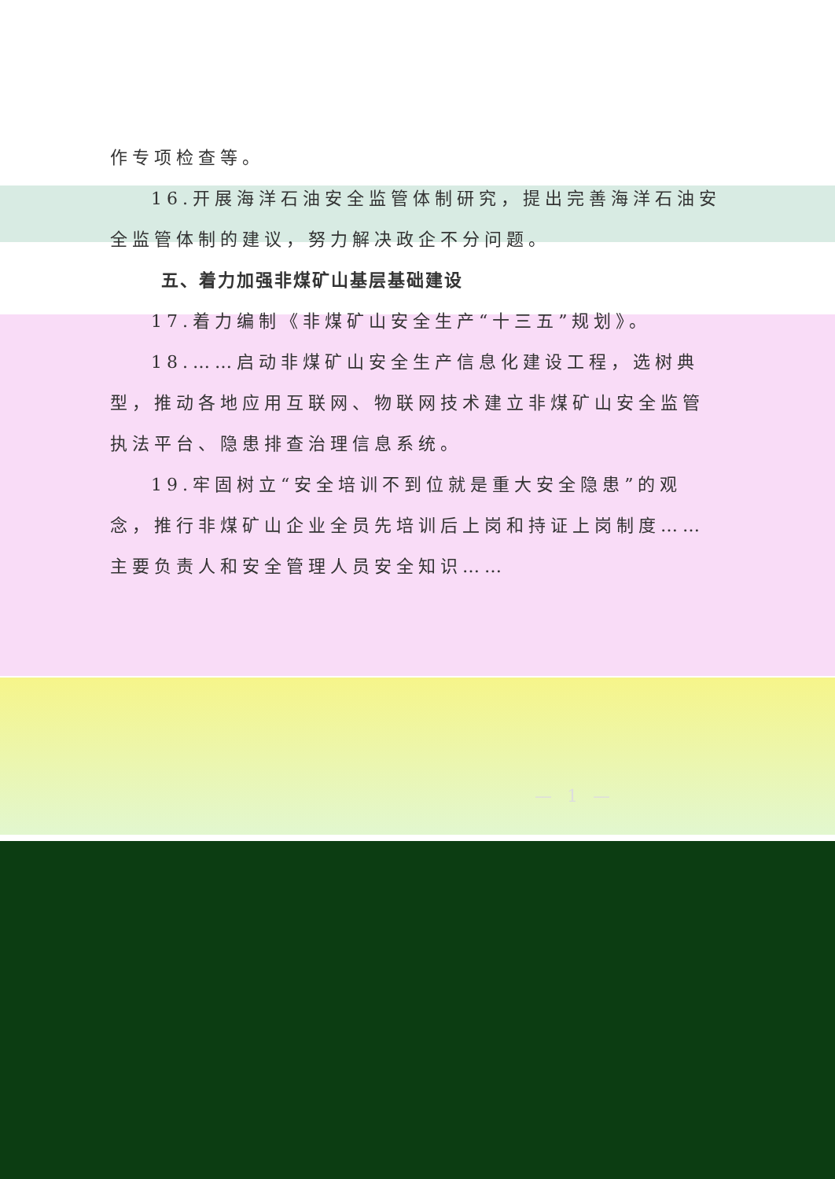作专项检查等。
16.开展海洋石油安全监管体制研究，提出完善海洋石油安全监管体制的建议，努力解决政企不分问题。
五、着力加强非煤矿山基层基础建设
17.着力编制《非煤矿山安全生产“十三五”规划》。
18.……启动非煤矿山安全生产信息化建设工程，选树典型，推动各地应用互联网、物联网技术建立非煤矿山安全监管执法平台、隐患排查治理信息系统。
19.牢固树立“安全培训不到位就是重大安全隐患”的观念，推行非煤矿山企业全员先培训后上岗和持证上岗制度……主要负责人和安全管理人员安全知识……
— 1 —